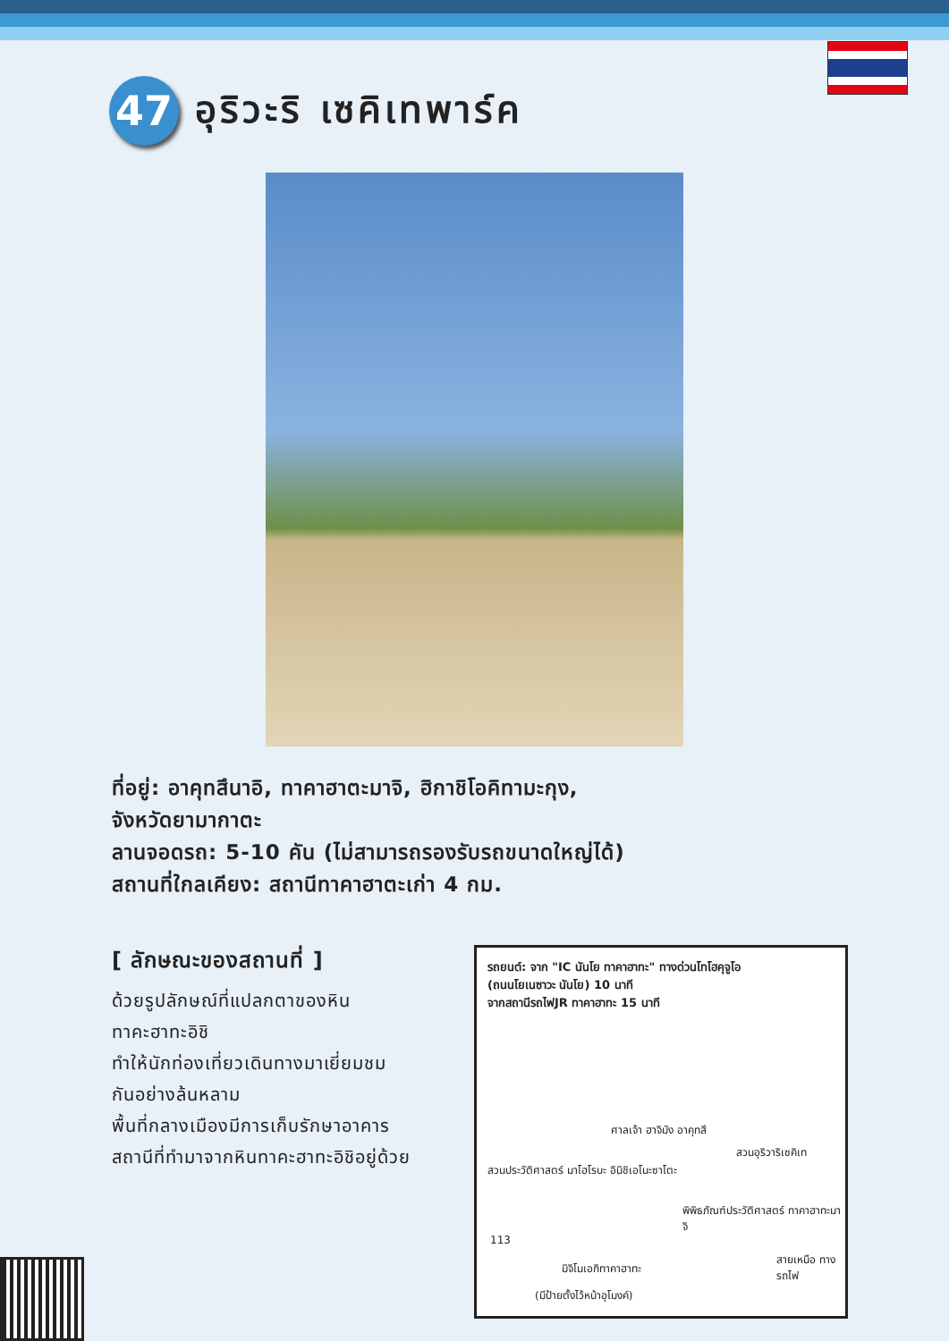47
อุริวะริ เซคิเทพาร์ค
ที่อยู่: อาคุทสึนาอิ, ทาคาฮาตะมาจิ, ฮิกาชิโอคิทามะกุง,
จังหวัดยามากาตะ
ลานจอดรถ: 5-10 คัน (ไม่สามารถรองรับรถขนาดใหญ่ได้)
สถานที่ใกลเคียง: สถานีทาคาฮาตะเก่า 4 กม.
[ ลักษณะของสถานที่ ]
ด้วยรูปลักษณ์ที่แปลกตาของหิน
ทาคะฮาทะอิชิ
ทำให้นักท่องเที่ยวเดินทางมาเยี่ยมชม
กันอย่างล้นหลาม
พื้นที่กลางเมืองมีการเก็บรักษาอาคาร
สถานีที่ทำมาจากหินทาคะฮาทะอิชิอยู่ด้วย
รถยนต์: จาก "IC นันโย ทาคาฮาทะ" ทางด่วนโทโฮคุจูโอ
(ถนนโยเนซาวะ นันโย) 10 นาที
จากสถานีรถไฟJR ทาคาฮาทะ 15 นาที
ศาลเจ้า ฮาจิมัง อาคุทสึ
สวนอุริวาริเซคิเท
สวนประวัติศาสตร์ มาโฮโรบะ อินิชิเอโนะซาโตะ
พิพิธภัณฑ์ประวัติศาสตร์ ทาคาฮาทะมาจิ
113
มิจิโนเอกิทาคาฮาทะ
สายเหนือ ทางรถไฟ
(มีป้ายตั้งไว้หน้าอุโมงค์)